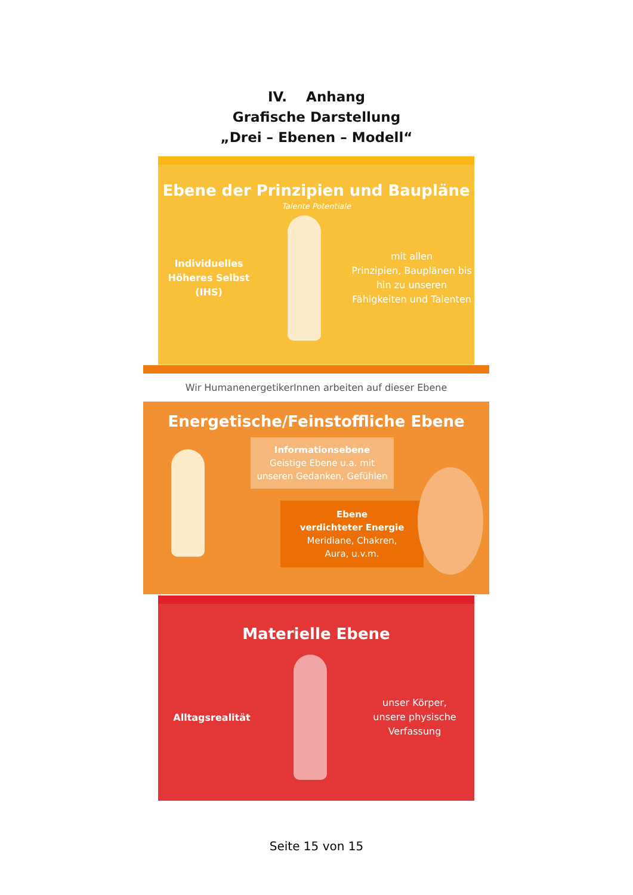IV. Anhang
Grafische Darstellung
„Drei – Ebenen – Modell“
Ebene der Prinzipien und Baupläne
Talente Potentiale
Individuelles
Höheres Selbst (IHS)
mit allen
Prinzipien, Bauplänen bis hin zu unseren Fähigkeiten und Talenten
Wir HumanenergetikerInnen arbeiten auf dieser Ebene
Energetische/Feinstoffliche Ebene
Informationsebene
Geistige Ebene u.a. mit unseren Gedanken, Gefühlen
Ebene
verdichteter Energie
Meridiane, Chakren,
Aura, u.v.m.
Materielle Ebene
Alltagsrealität
unser Körper,
unsere physische Verfassung
Seite 15 von 15